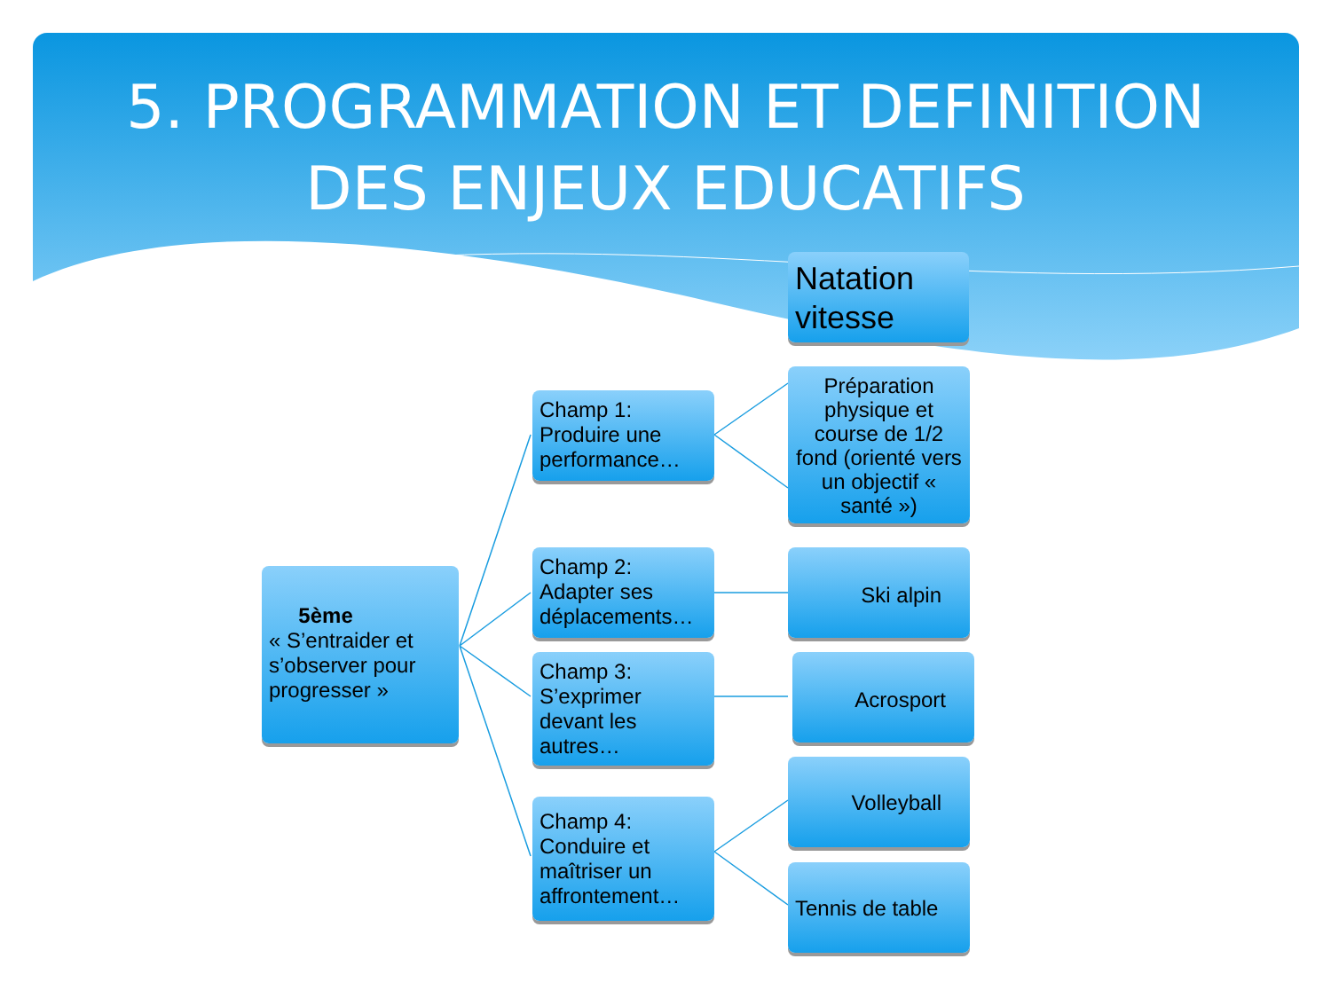5. PROGRAMMATION ET DEFINITION
DES ENJEUX EDUCATIFS
Natation vitesse
5ème
« S’entraider et s’observer pour progresser »
Champ 1: Produire une performance…
Champ 2: Adapter ses déplacements…
Champ 3: S’exprimer devant les autres…
Champ 4: Conduire et maîtriser un affrontement…
Préparation physique et course de 1/2 fond (orienté vers un objectif « santé »)
Ski alpin
Acrosport
Volleyball
Tennis de table